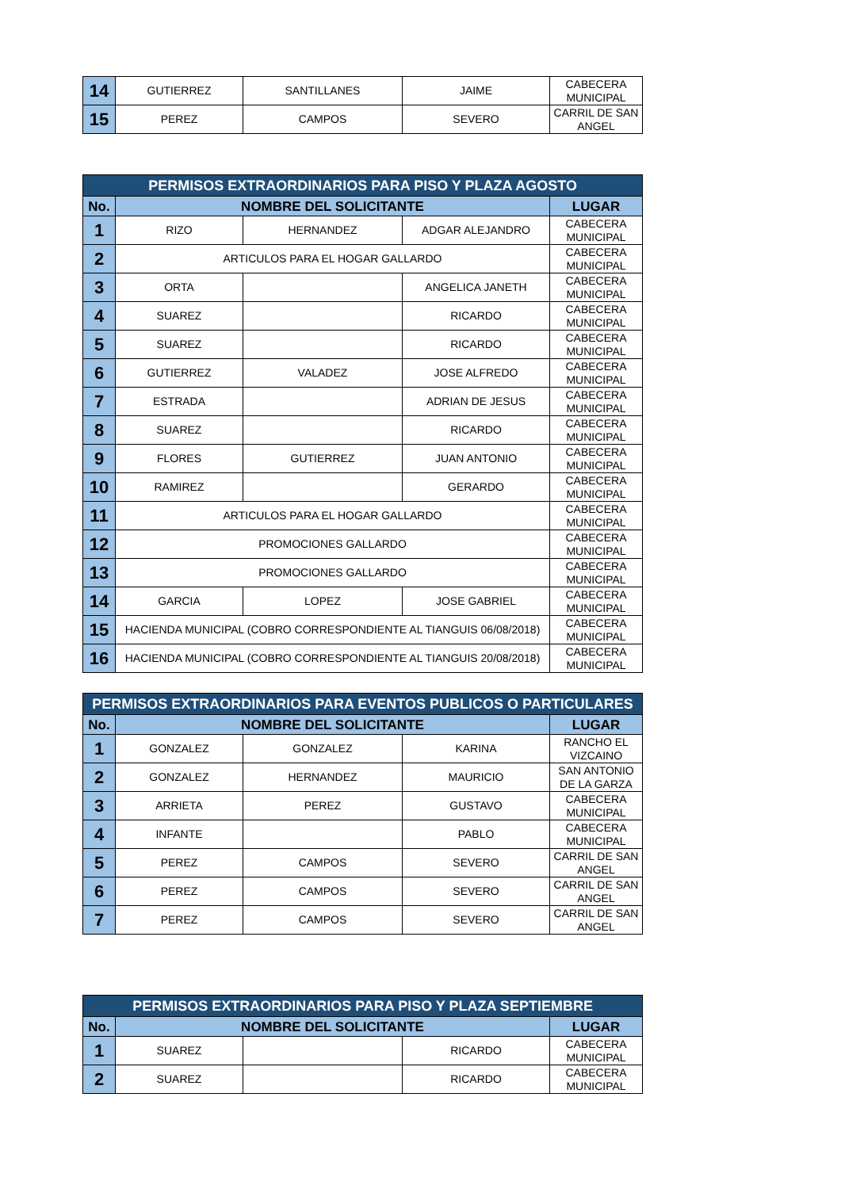| 14 | GUTIERREZ | SANTILLANES | JAIME | CABECERA MUNICIPAL |
| 15 | PEREZ | CAMPOS | SEVERO | CARRIL DE SAN ANGEL |
| PERMISOS EXTRAORDINARIOS PARA PISO Y PLAZA AGOSTO | | | | |
| --- | --- | --- | --- | --- |
| No. | NOMBRE DEL SOLICITANTE | | | LUGAR |
| 1 | RIZO | HERNANDEZ | ADGAR ALEJANDRO | CABECERA MUNICIPAL |
| 2 | ARTICULOS PARA EL HOGAR GALLARDO | | | CABECERA MUNICIPAL |
| 3 | ORTA | | ANGELICA JANETH | CABECERA MUNICIPAL |
| 4 | SUAREZ | | RICARDO | CABECERA MUNICIPAL |
| 5 | SUAREZ | | RICARDO | CABECERA MUNICIPAL |
| 6 | GUTIERREZ | VALADEZ | JOSE ALFREDO | CABECERA MUNICIPAL |
| 7 | ESTRADA | | ADRIAN DE JESUS | CABECERA MUNICIPAL |
| 8 | SUAREZ | | RICARDO | CABECERA MUNICIPAL |
| 9 | FLORES | GUTIERREZ | JUAN ANTONIO | CABECERA MUNICIPAL |
| 10 | RAMIREZ | | GERARDO | CABECERA MUNICIPAL |
| 11 | ARTICULOS PARA EL HOGAR GALLARDO | | | CABECERA MUNICIPAL |
| 12 | PROMOCIONES GALLARDO | | | CABECERA MUNICIPAL |
| 13 | PROMOCIONES GALLARDO | | | CABECERA MUNICIPAL |
| 14 | GARCIA | LOPEZ | JOSE GABRIEL | CABECERA MUNICIPAL |
| 15 | HACIENDA MUNICIPAL (COBRO CORRESPONDIENTE AL TIANGUIS 06/08/2018) | | | CABECERA MUNICIPAL |
| 16 | HACIENDA MUNICIPAL (COBRO CORRESPONDIENTE AL TIANGUIS 20/08/2018) | | | CABECERA MUNICIPAL |
| PERMISOS EXTRAORDINARIOS PARA EVENTOS PUBLICOS O PARTICULARES | | | | |
| --- | --- | --- | --- | --- |
| No. | NOMBRE DEL SOLICITANTE | | | LUGAR |
| 1 | GONZALEZ | GONZALEZ | KARINA | RANCHO EL VIZCAINO |
| 2 | GONZALEZ | HERNANDEZ | MAURICIO | SAN ANTONIO DE LA GARZA |
| 3 | ARRIETA | PEREZ | GUSTAVO | CABECERA MUNICIPAL |
| 4 | INFANTE | | PABLO | CABECERA MUNICIPAL |
| 5 | PEREZ | CAMPOS | SEVERO | CARRIL DE SAN ANGEL |
| 6 | PEREZ | CAMPOS | SEVERO | CARRIL DE SAN ANGEL |
| 7 | PEREZ | CAMPOS | SEVERO | CARRIL DE SAN ANGEL |
| PERMISOS EXTRAORDINARIOS PARA PISO Y PLAZA SEPTIEMBRE | | | | |
| --- | --- | --- | --- | --- |
| No. | NOMBRE DEL SOLICITANTE | | | LUGAR |
| 1 | SUAREZ | | RICARDO | CABECERA MUNICIPAL |
| 2 | SUAREZ | | RICARDO | CABECERA MUNICIPAL |